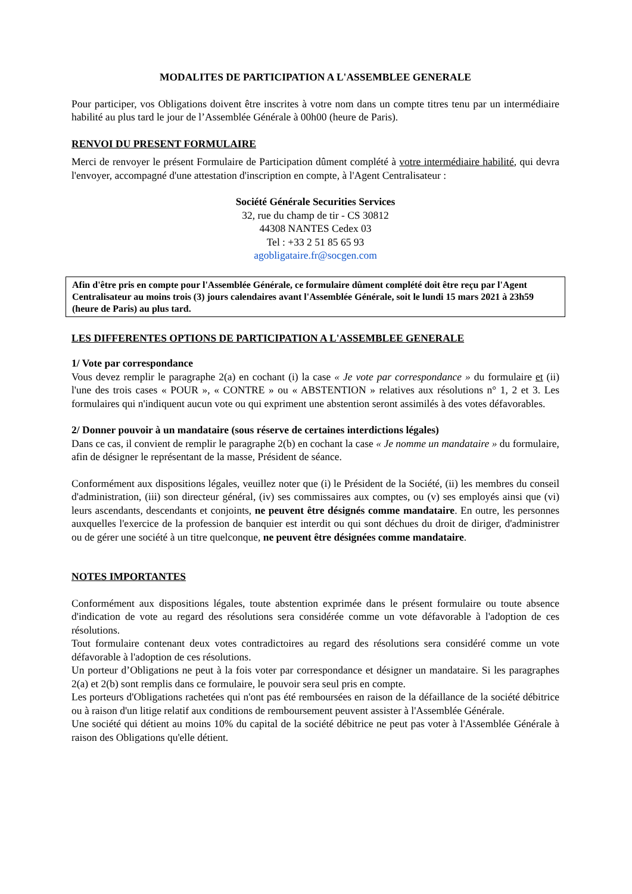MODALITES DE PARTICIPATION A L'ASSEMBLEE GENERALE
Pour participer, vos Obligations doivent être inscrites à votre nom dans un compte titres tenu par un intermédiaire habilité au plus tard le jour de l’Assemblée Générale à 00h00 (heure de Paris).
RENVOI DU PRESENT FORMULAIRE
Merci de renvoyer le présent Formulaire de Participation dûment complété à votre intermédiaire habilité, qui devra l'envoyer, accompagné d'une attestation d'inscription en compte, à l'Agent Centralisateur :
Société Générale Securities Services
32, rue du champ de tir - CS 30812
44308 NANTES Cedex 03
Tel : +33 2 51 85 65 93
agobligataire.fr@socgen.com
Afin d'être pris en compte pour l'Assemblée Générale, ce formulaire dûment complété doit être reçu par l'Agent Centralisateur au moins trois (3) jours calendaires avant l'Assemblée Générale, soit le lundi 15 mars 2021 à 23h59 (heure de Paris) au plus tard.
LES DIFFERENTES OPTIONS DE PARTICIPATION A L'ASSEMBLEE GENERALE
1/ Vote par correspondance
Vous devez remplir le paragraphe 2(a) en cochant (i) la case « Je vote par correspondance » du formulaire et (ii) l'une des trois cases « POUR », « CONTRE » ou « ABSTENTION » relatives aux résolutions n° 1, 2 et 3. Les formulaires qui n'indiquent aucun vote ou qui expriment une abstention seront assimilés à des votes défavorables.
2/ Donner pouvoir à un mandataire (sous réserve de certaines interdictions légales)
Dans ce cas, il convient de remplir le paragraphe 2(b) en cochant la case « Je nomme un mandataire » du formulaire, afin de désigner le représentant de la masse, Président de séance.
Conformément aux dispositions légales, veuillez noter que (i) le Président de la Société, (ii) les membres du conseil d'administration, (iii) son directeur général, (iv) ses commissaires aux comptes, ou (v) ses employés ainsi que (vi) leurs ascendants, descendants et conjoints, ne peuvent être désignés comme mandataire. En outre, les personnes auxquelles l'exercice de la profession de banquier est interdit ou qui sont déchues du droit de diriger, d'administrer ou de gérer une société à un titre quelconque, ne peuvent être désignées comme mandataire.
NOTES IMPORTANTES
Conformément aux dispositions légales, toute abstention exprimée dans le présent formulaire ou toute absence d'indication de vote au regard des résolutions sera considérée comme un vote défavorable à l'adoption de ces résolutions.
Tout formulaire contenant deux votes contradictoires au regard des résolutions sera considéré comme un vote défavorable à l'adoption de ces résolutions.
Un porteur d’Obligations ne peut à la fois voter par correspondance et désigner un mandataire. Si les paragraphes 2(a) et 2(b) sont remplis dans ce formulaire, le pouvoir sera seul pris en compte.
Les porteurs d'Obligations rachetées qui n'ont pas été remboursées en raison de la défaillance de la société débitrice ou à raison d'un litige relatif aux conditions de remboursement peuvent assister à l'Assemblée Générale.
Une société qui détient au moins 10% du capital de la société débitrice ne peut pas voter à l'Assemblée Générale à raison des Obligations qu'elle détient.